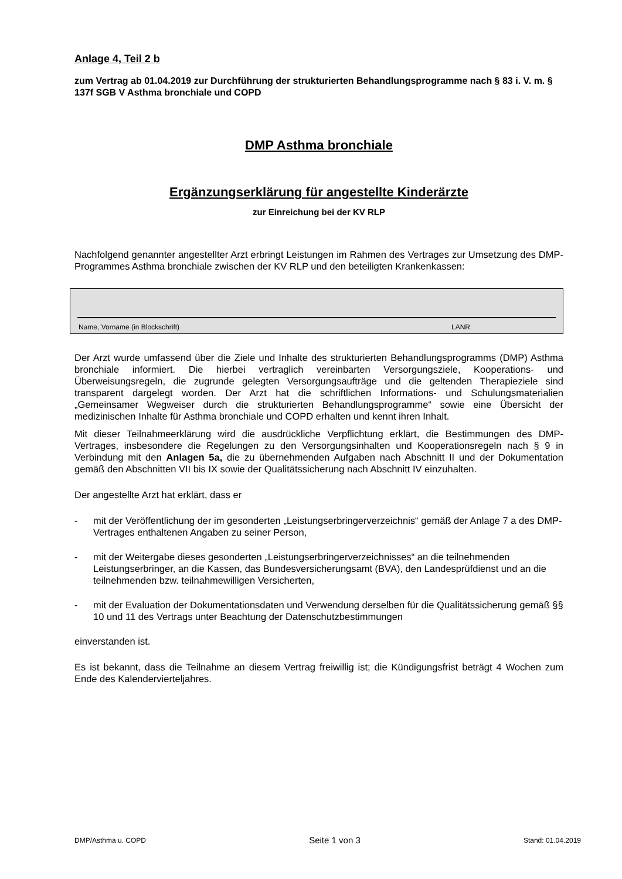Anlage 4, Teil 2 b
zum Vertrag ab 01.04.2019 zur Durchführung der strukturierten Behandlungsprogramme nach § 83 i. V. m. § 137f SGB V Asthma bronchiale und COPD
DMP Asthma bronchiale
Ergänzungserklärung für angestellte Kinderärzte
zur Einreichung bei der KV RLP
Nachfolgend genannter angestellter Arzt erbringt Leistungen im Rahmen des Vertrages zur Umsetzung des DMP-Programmes Asthma bronchiale zwischen der KV RLP und den beteiligten Krankenkassen:
Name, Vorname (in Blockschrift) LANR
Der Arzt wurde umfassend über die Ziele und Inhalte des strukturierten Behandlungsprogramms (DMP) Asthma bronchiale informiert. Die hierbei vertraglich vereinbarten Versorgungsziele, Kooperations- und Überweisungsregeln, die zugrunde gelegten Versorgungsaufträge und die geltenden Therapieziele sind transparent dargelegt worden. Der Arzt hat die schriftlichen Informations- und Schulungsmaterialien „Gemeinsamer Wegweiser durch die strukturierten Behandlungsprogramme“ sowie eine Übersicht der medizinischen Inhalte für Asthma bronchiale und COPD erhalten und kennt ihren Inhalt.
Mit dieser Teilnahmeerklärung wird die ausdrückliche Verpflichtung erklärt, die Bestimmungen des DMP-Vertrages, insbesondere die Regelungen zu den Versorgungsinhalten und Kooperationsregeln nach § 9 in Verbindung mit den Anlagen 5a, die zu übernehmenden Aufgaben nach Abschnitt II und der Dokumentation gemäß den Abschnitten VII bis IX sowie der Qualitätssicherung nach Abschnitt IV einzuhalten.
Der angestellte Arzt hat erklärt, dass er
- mit der Veröffentlichung der im gesonderten „Leistungserbringerverzeichnis“ gemäß der Anlage 7 a des DMP-Vertrages enthaltenen Angaben zu seiner Person,
- mit der Weitergabe dieses gesonderten „Leistungserbringerverzeichnisses“ an die teilnehmenden Leistungserbringer, an die Kassen, das Bundesversicherungsamt (BVA), den Landesprüfdienst und an die teilnehmenden bzw. teilnahmewilligen Versicherten,
- mit der Evaluation der Dokumentationsdaten und Verwendung derselben für die Qualitätssicherung gemäß §§ 10 und 11 des Vertrags unter Beachtung der Datenschutzbestimmungen
einverstanden ist.
Es ist bekannt, dass die Teilnahme an diesem Vertrag freiwillig ist; die Kündigungsfrist beträgt 4 Wochen zum Ende des Kalendervierteljahres.
DMP/Asthma u. COPD Seite 1 von 3 Stand: 01.04.2019